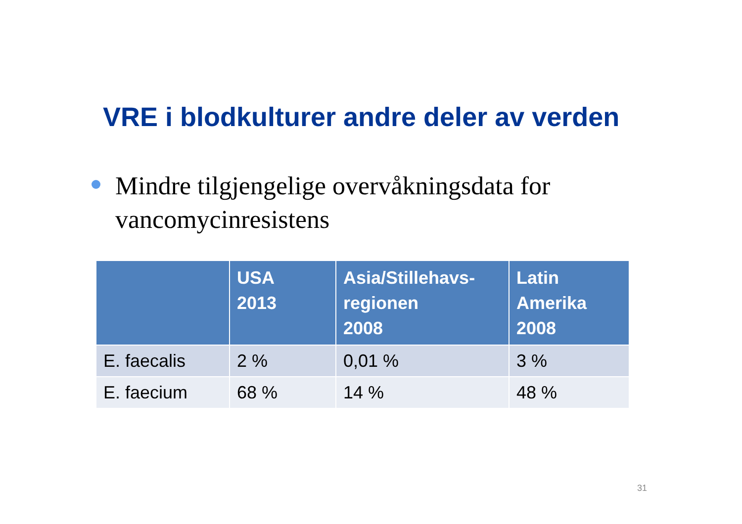VRE i blodkulturer andre deler av verden
Mindre tilgjengelige overvåkningsdata for vancomycinresistens
| | USA 2013 | Asia/Stillehavs- regionen 2008 | Latin Amerika 2008 |
| --- | --- | --- | --- |
| E. faecalis | 2 % | 0,01 % | 3 % |
| E. faecium | 68 % | 14 % | 48 % |
31